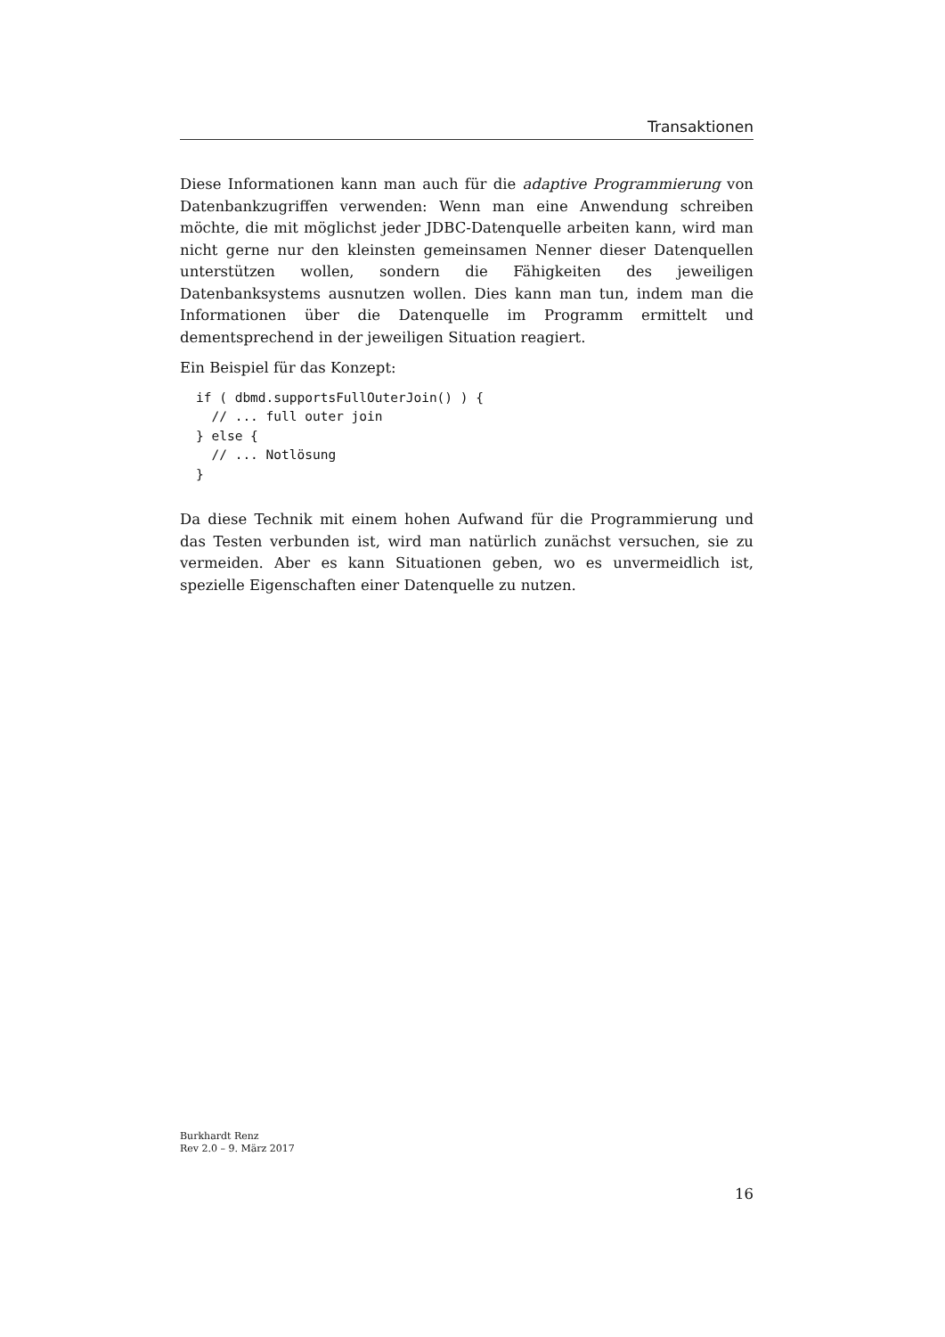Transaktionen
Diese Informationen kann man auch für die adaptive Programmierung von Datenbankzugriffen verwenden: Wenn man eine Anwendung schreiben möchte, die mit möglichst jeder JDBC-Datenquelle arbeiten kann, wird man nicht gerne nur den kleinsten gemeinsamen Nenner dieser Datenquellen unterstützen wollen, sondern die Fähigkeiten des jeweiligen Datenbanksystems ausnutzen wollen. Dies kann man tun, indem man die Informationen über die Datenquelle im Programm ermittelt und dementsprechend in der jeweiligen Situation reagiert.
Ein Beispiel für das Konzept:
if ( dbmd.supportsFullOuterJoin() ) {
  // ... full outer join
} else {
  // ... Notlösung
}
Da diese Technik mit einem hohen Aufwand für die Programmierung und das Testen verbunden ist, wird man natürlich zunächst versuchen, sie zu vermeiden. Aber es kann Situationen geben, wo es unvermeidlich ist, spezielle Eigenschaften einer Datenquelle zu nutzen.
Burkhardt Renz
Rev 2.0 – 9. März 2017
16